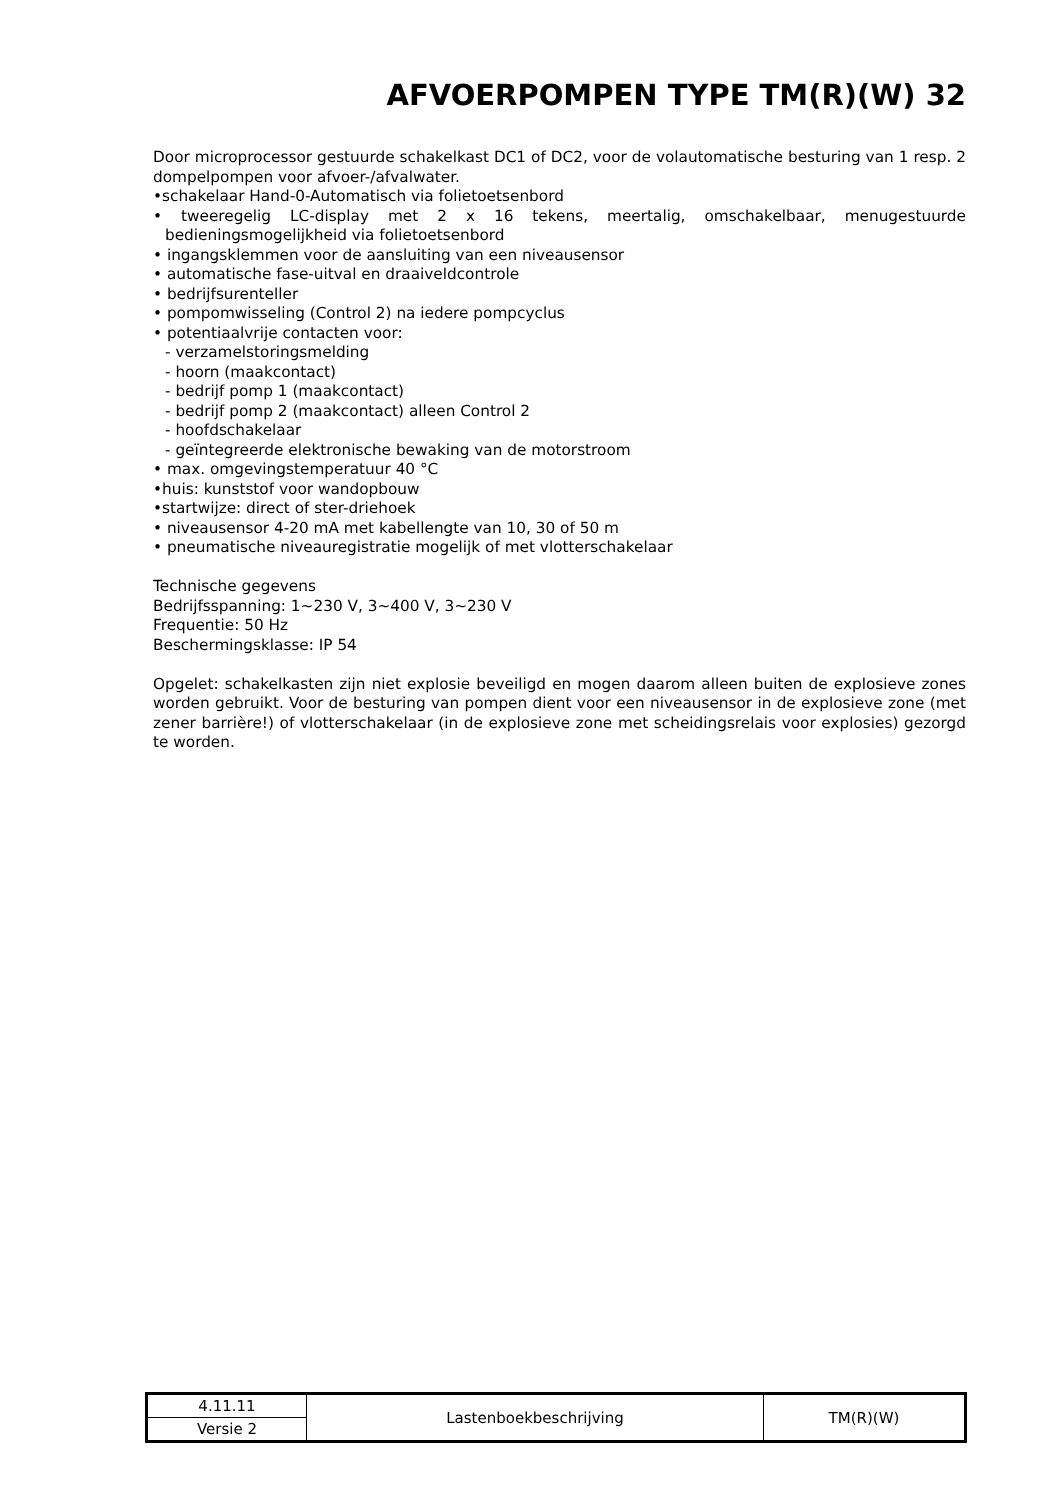AFVOERPOMPEN TYPE TM(R)(W) 32
Door microprocessor gestuurde schakelkast DC1 of DC2, voor de volautomatische besturing van 1 resp. 2 dompelpompen voor afvoer-/afvalwater.
•schakelaar Hand-0-Automatisch via folietoetsenbord
• tweeregelig LC-display met 2 x 16 tekens, meertalig, omschakelbaar, menugestuurde bedieningsmogelijkheid via folietoetsenbord
• ingangsklemmen voor de aansluiting van een niveausensor
• automatische fase-uitval en draaiveldcontrole
• bedrijfsurenteller
• pompomwisseling (Control 2) na iedere pompcyclus
• potentiaalvrije contacten voor:
- verzamelstoringsmelding
- hoorn (maakcontact)
- bedrijf pomp 1 (maakcontact)
- bedrijf pomp 2 (maakcontact) alleen Control 2
- hoofdschakelaar
- geïntegreerde elektronische bewaking van de motorstroom
• max. omgevingstemperatuur 40 °C
•huis: kunststof voor wandopbouw
•startwijze: direct of ster-driehoek
• niveausensor 4-20 mA met kabellengte van 10, 30 of 50 m
• pneumatische niveauregistratie mogelijk of met vlotterschakelaar
Technische gegevens
Bedrijfsspanning: 1~230 V, 3~400 V, 3~230 V
Frequentie: 50 Hz
Beschermingsklasse: IP 54
Opgelet: schakelkasten zijn niet explosie beveiligd en mogen daarom alleen buiten de explosieve zones worden gebruikt. Voor de besturing van pompen dient voor een niveausensor in de explosieve zone (met zener barrière!) of vlotterschakelaar (in de explosieve zone met scheidingsrelais voor explosies) gezorgd te worden.
| 4.11.11 | Lastenboekbeschrijving | TM(R)(W) |
| Versie 2 | | |